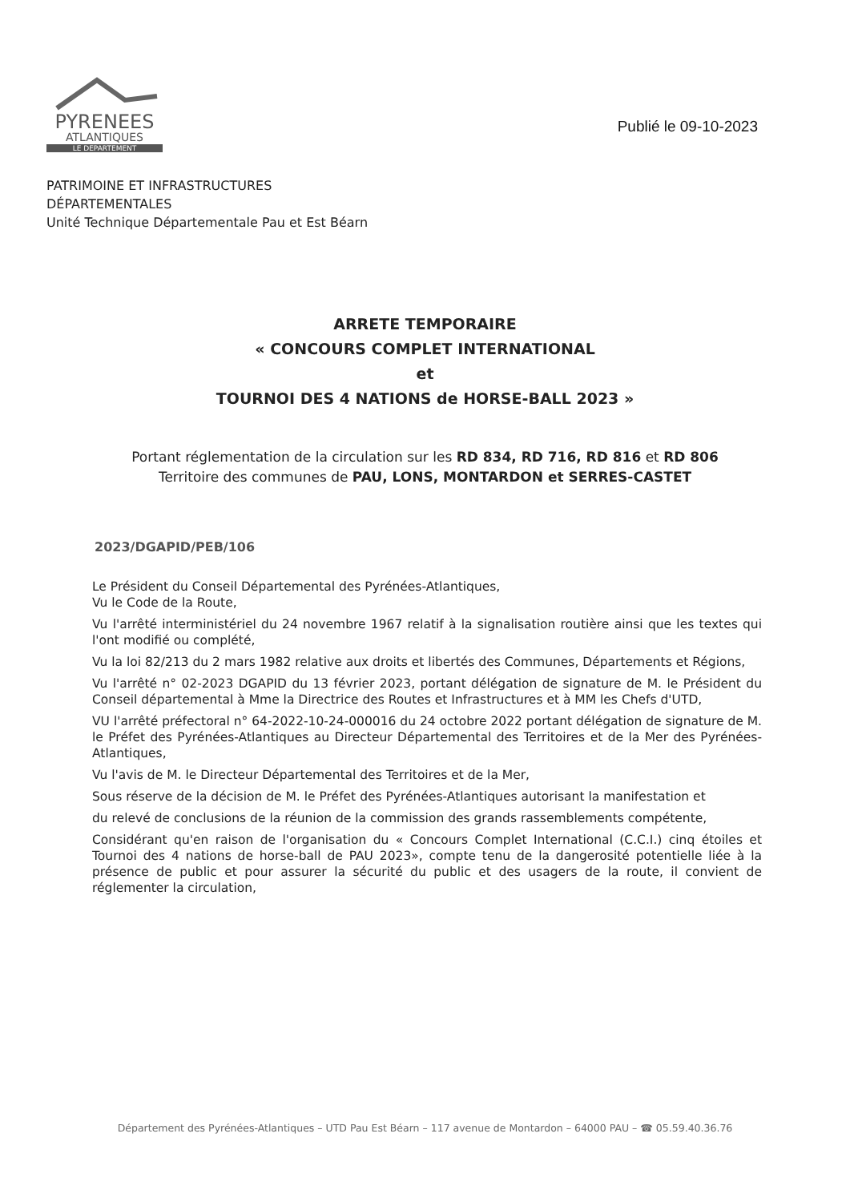PYRENEES
ATLANTIQUES
LE DEPARTEMENT
Publié le 09-10-2023
PATRIMOINE ET INFRASTRUCTURES
DÉPARTEMENTALES
Unité Technique Départementale Pau et Est Béarn
ARRETE TEMPORAIRE
« CONCOURS COMPLET INTERNATIONAL
et
TOURNOI DES 4 NATIONS de HORSE-BALL 2023 »
Portant réglementation de la circulation sur les RD 834, RD 716, RD 816 et RD 806
Territoire des communes de PAU, LONS, MONTARDON et SERRES-CASTET
2023/DGAPID/PEB/106
Le Président du Conseil Départemental des Pyrénées-Atlantiques,
Vu le Code de la Route,
Vu l'arrêté interministériel du 24 novembre 1967 relatif à la signalisation routière ainsi que les textes qui l'ont modifié ou complété,
Vu la loi 82/213 du 2 mars 1982 relative aux droits et libertés des Communes, Départements et Régions,
Vu l'arrêté n° 02-2023 DGAPID du 13 février 2023, portant délégation de signature de M. le Président du Conseil départemental à Mme la Directrice des Routes et Infrastructures et à MM les Chefs d'UTD,
VU l'arrêté préfectoral n° 64-2022-10-24-000016 du 24 octobre 2022 portant délégation de signature de M. le Préfet des Pyrénées-Atlantiques au Directeur Départemental des Territoires et de la Mer des Pyrénées-Atlantiques,
Vu l'avis de M. le Directeur Départemental des Territoires et de la Mer,
Sous réserve de la décision de M. le Préfet des Pyrénées-Atlantiques autorisant la manifestation et
du relevé de conclusions de la réunion de la commission des grands rassemblements compétente,
Considérant qu'en raison de l'organisation du « Concours Complet International (C.C.I.) cinq étoiles et Tournoi des 4 nations de horse-ball de PAU 2023», compte tenu de la dangerosité potentielle liée à la présence de public et pour assurer la sécurité du public et des usagers de la route, il convient de réglementer la circulation,
Département des Pyrénées-Atlantiques – UTD Pau Est Béarn – 117 avenue de Montardon – 64000 PAU – ☎ 05.59.40.36.76